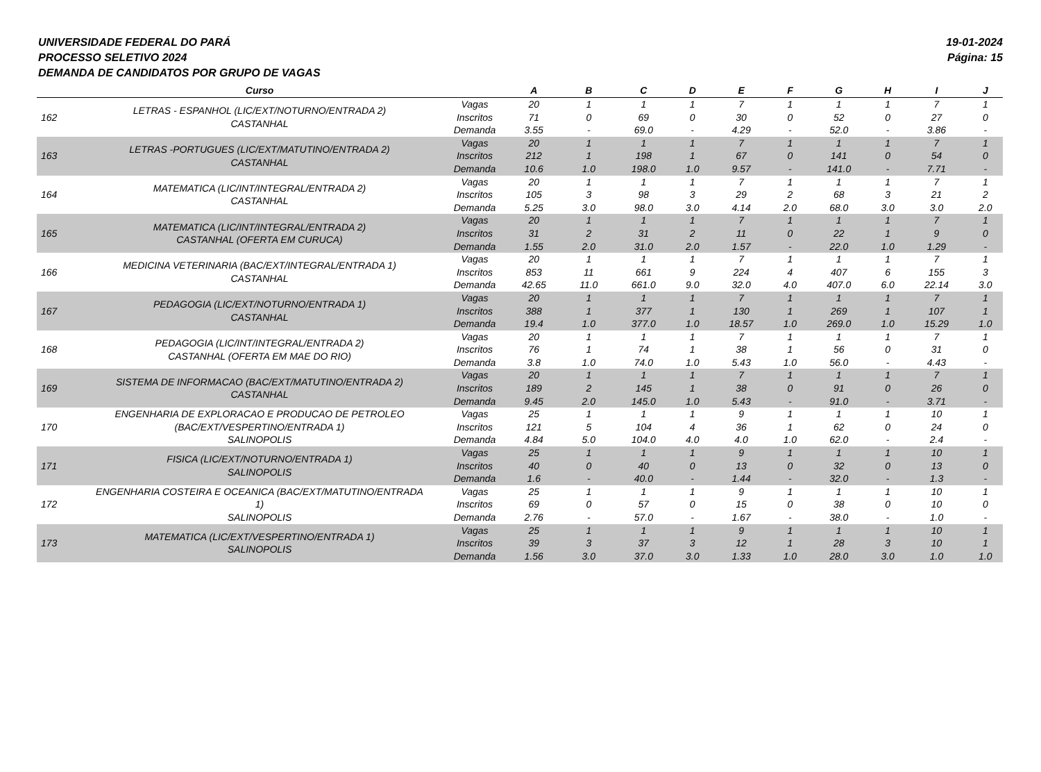UNIVERSIDADE FEDERAL DO PARÁ
PROCESSO SELETIVO 2024
DEMANDA DE CANDIDATOS POR GRUPO DE VAGAS
19-01-2024
Página: 15
| | Curso | | A | B | C | D | E | F | G | H | I | J |
| --- | --- | --- | --- | --- | --- | --- | --- | --- | --- | --- | --- | --- |
| 162 | LETRAS - ESPANHOL (LIC/EXT/NOTURNO/ENTRADA 2) CASTANHAL | Vagas Inscritos Demanda | 20 71 3.55 | 1 0 - | 1 69 69.0 | 1 0 - | 7 30 4.29 | 1 0 - | 1 52 52.0 | 1 0 - | 7 27 3.86 | 1 0 - |
| 163 | LETRAS -PORTUGUES (LIC/EXT/MATUTINO/ENTRADA 2) CASTANHAL | Vagas Inscritos Demanda | 20 212 10.6 | 1 1 1.0 | 1 198 198.0 | 1 1 1.0 | 7 67 9.57 | 1 0 - | 1 141 141.0 | 1 0 - | 7 54 7.71 | 1 0 - |
| 164 | MATEMATICA (LIC/INT/INTEGRAL/ENTRADA 2) CASTANHAL | Vagas Inscritos Demanda | 20 105 5.25 | 1 3 3.0 | 1 98 98.0 | 1 3 3.0 | 7 29 4.14 | 1 2 2.0 | 1 68 68.0 | 1 3 3.0 | 7 21 3.0 | 1 2 2.0 |
| 165 | MATEMATICA (LIC/INT/INTEGRAL/ENTRADA 2) CASTANHAL (OFERTA EM CURUCA) | Vagas Inscritos Demanda | 20 31 1.55 | 1 2 2.0 | 1 31 31.0 | 1 2 2.0 | 7 11 1.57 | 1 0 - | 1 22 22.0 | 1 1 1.0 | 7 9 1.29 | 1 0 - |
| 166 | MEDICINA VETERINARIA (BAC/EXT/INTEGRAL/ENTRADA 1) CASTANHAL | Vagas Inscritos Demanda | 20 853 42.65 | 1 11 11.0 | 1 661 661.0 | 1 9 9.0 | 7 224 32.0 | 1 4 4.0 | 1 407 407.0 | 1 6 6.0 | 7 155 22.14 | 1 3 3.0 |
| 167 | PEDAGOGIA (LIC/EXT/NOTURNO/ENTRADA 1) CASTANHAL | Vagas Inscritos Demanda | 20 388 19.4 | 1 1 1.0 | 1 377 377.0 | 1 1 1.0 | 7 130 18.57 | 1 1 1.0 | 1 269 269.0 | 1 1 1.0 | 7 107 15.29 | 1 1 1.0 |
| 168 | PEDAGOGIA (LIC/INT/INTEGRAL/ENTRADA 2) CASTANHAL (OFERTA EM MAE DO RIO) | Vagas Inscritos Demanda | 20 76 3.8 | 1 1 1.0 | 1 74 74.0 | 1 1 1.0 | 7 38 5.43 | 1 1 1.0 | 1 56 56.0 | 1 0 - | 7 31 4.43 | 1 0 - |
| 169 | SISTEMA DE INFORMACAO (BAC/EXT/MATUTINO/ENTRADA 2) CASTANHAL | Vagas Inscritos Demanda | 20 189 9.45 | 1 2 2.0 | 1 145 145.0 | 1 1 1.0 | 7 38 5.43 | 1 0 - | 1 91 91.0 | 1 0 - | 7 26 3.71 | 1 0 - |
| 170 | ENGENHARIA DE EXPLORACAO E PRODUCAO DE PETROLEO (BAC/EXT/VESPERTINO/ENTRADA 1) SALINOPOLIS | Vagas Inscritos Demanda | 25 121 4.84 | 1 5 5.0 | 1 104 104.0 | 1 4 4.0 | 9 36 4.0 | 1 1 1.0 | 1 62 62.0 | 1 0 - | 10 24 2.4 | 1 0 - |
| 171 | FISICA (LIC/EXT/NOTURNO/ENTRADA 1) SALINOPOLIS | Vagas Inscritos Demanda | 25 40 1.6 | 1 0 - | 1 40 40.0 | 1 0 - | 9 13 1.44 | 1 0 - | 1 32 32.0 | 1 0 - | 10 13 1.3 | 1 0 - |
| 172 | ENGENHARIA COSTEIRA E OCEANICA (BAC/EXT/MATUTINO/ENTRADA 1) SALINOPOLIS | Vagas Inscritos Demanda | 25 69 2.76 | 1 0 - | 1 57 57.0 | 1 0 - | 9 15 1.67 | 1 0 - | 1 38 38.0 | 1 0 - | 10 10 1.0 | 1 0 - |
| 173 | MATEMATICA (LIC/EXT/VESPERTINO/ENTRADA 1) SALINOPOLIS | Vagas Inscritos Demanda | 25 39 1.56 | 1 3 3.0 | 1 37 37.0 | 1 3 3.0 | 9 12 1.33 | 1 1 1.0 | 1 28 28.0 | 1 3 3.0 | 10 10 1.0 | 1 1 1.0 |